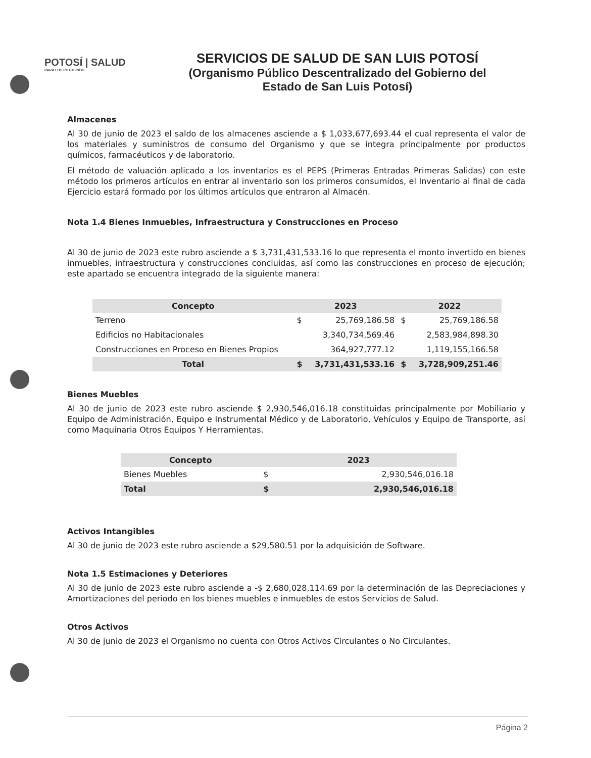POTOSÍ | SALUD
PARA LOS POTOSINOS
SERVICIOS DE SALUD DE SAN LUIS POTOSÍ
(Organismo Público Descentralizado del Gobierno del
Estado de San Luis Potosí)
Almacenes
Al 30 de junio de 2023 el saldo de los almacenes asciende a $ 1,033,677,693.44 el cual representa el valor de los materiales y suministros de consumo del Organismo y que se integra principalmente por productos químicos, farmacéuticos y de laboratorio.
El método de valuación aplicado a los inventarios es el PEPS (Primeras Entradas Primeras Salidas) con este método los primeros artículos en entrar al inventario son los primeros consumidos, el Inventario al final de cada Ejercicio estará formado por los últimos artículos que entraron al Almacén.
Nota 1.4 Bienes Inmuebles, Infraestructura y Construcciones en Proceso
Al 30 de junio de 2023 este rubro asciende a $ 3,731,431,533.16 lo que representa el monto invertido en bienes inmuebles, infraestructura y construcciones concluidas, así como las construcciones en proceso de ejecución; este apartado se encuentra integrado de la siguiente manera:
| Concepto | 2023 | | 2022 | |
| --- | --- | --- | --- | --- |
| Terreno | $ | 25,769,186.58 | $ | 25,769,186.58 |
| Edificios no Habitacionales | | 3,340,734,569.46 | | 2,583,984,898.30 |
| Construcciones en Proceso en Bienes Propios | | 364,927,777.12 | | 1,119,155,166.58 |
| Total | $ | 3,731,431,533.16 | $ | 3,728,909,251.46 |
Bienes Muebles
Al 30 de junio de 2023 este rubro asciende $ 2,930,546,016.18 constituidas principalmente por Mobiliario y Equipo de Administración, Equipo e Instrumental Médico y de Laboratorio, Vehículos y Equipo de Transporte, así como Maquinaria Otros Equipos Y Herramientas.
| Concepto | 2023 | |
| --- | --- | --- |
| Bienes Muebles | $ | 2,930,546,016.18 |
| Total | $ | 2,930,546,016.18 |
Activos Intangibles
Al 30 de junio de 2023 este rubro asciende a $29,580.51 por la adquisición de Software.
Nota 1.5 Estimaciones y Deteriores
Al 30 de junio de 2023 este rubro asciende a -$ 2,680,028,114.69 por la determinación de las Depreciaciones y Amortizaciones del periodo en los bienes muebles e inmuebles de estos Servicios de Salud.
Otros Activos
Al 30 de junio de 2023 el Organismo no cuenta con Otros Activos Circulantes o No Circulantes.
Página 2